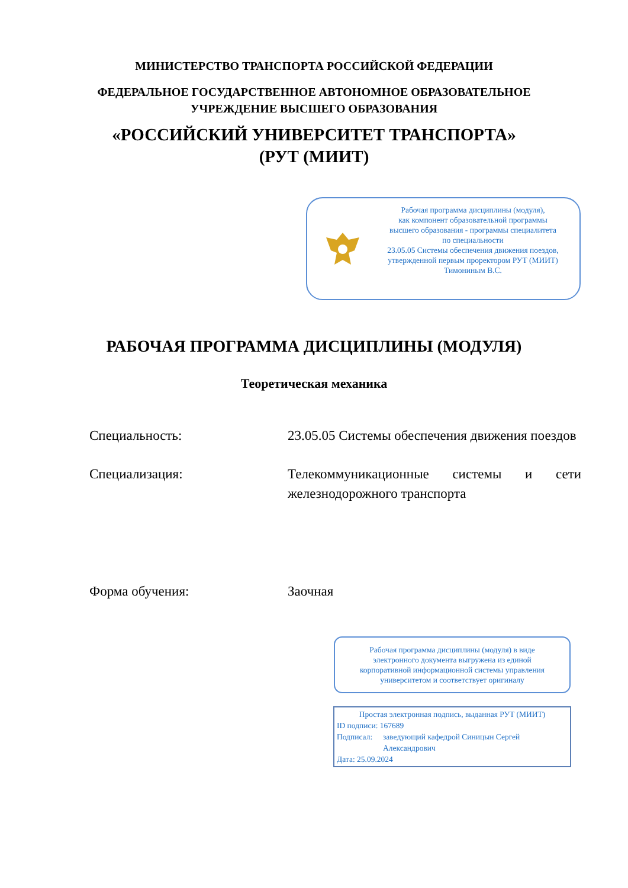МИНИСТЕРСТВО ТРАНСПОРТА РОССИЙСКОЙ ФЕДЕРАЦИИ
ФЕДЕРАЛЬНОЕ ГОСУДАРСТВЕННОЕ АВТОНОМНОЕ ОБРАЗОВАТЕЛЬНОЕ
УЧРЕЖДЕНИЕ ВЫСШЕГО ОБРАЗОВАНИЯ
«РОССИЙСКИЙ УНИВЕРСИТЕТ ТРАНСПОРТА»
(РУТ (МИИТ)
Рабочая программа дисциплины (модуля),
как компонент образовательной программы
высшего образования - программы специалитета
по специальности
23.05.05 Системы обеспечения движения поездов,
утвержденной первым проректором РУТ (МИИТ)
Тимониным В.С.
РАБОЧАЯ ПРОГРАММА ДИСЦИПЛИНЫ (МОДУЛЯ)
Теоретическая механика
Специальность: 23.05.05 Системы обеспечения движения поездов
Специализация: Телекоммуникационные системы и сети железнодорожного транспорта
Форма обучения: Заочная
Рабочая программа дисциплины (модуля) в виде электронного документа выгружена из единой корпоративной информационной системы управления университетом и соответствует оригиналу
Простая электронная подпись, выданная РУТ (МИИТ)
ID подписи: 167689
Подписал: заведующий кафедрой Синицын Сергей Александрович
Дата: 25.09.2024